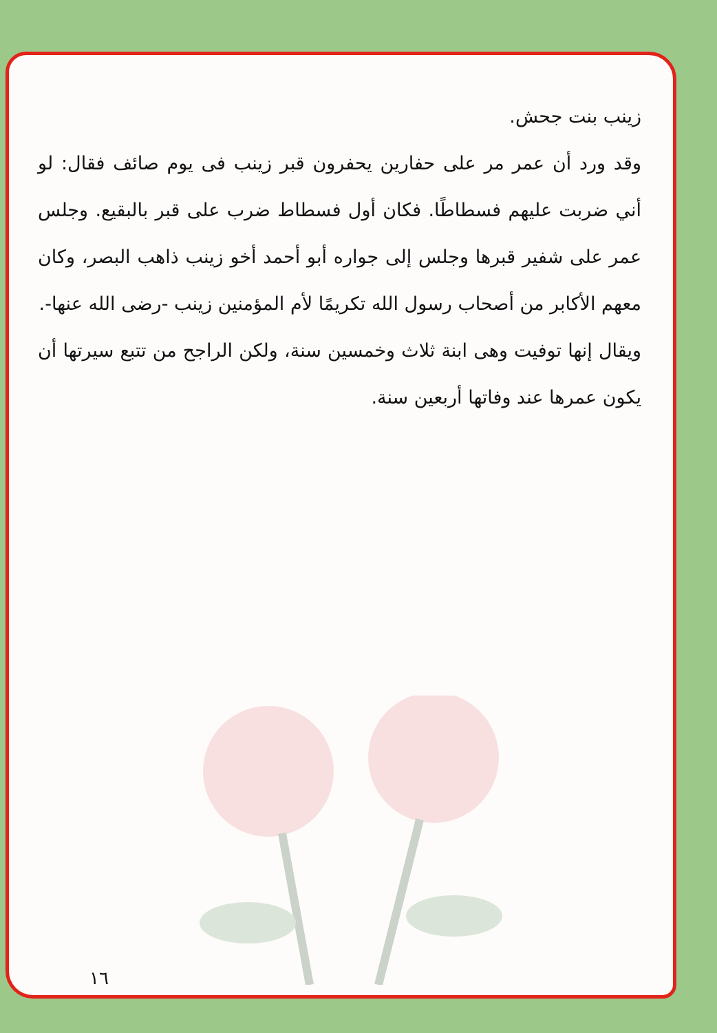زينب بنت جحش.
وقد ورد أن عمر مر على حفارين يحفرون قبر زينب فى يوم صائف فقال: لو أني ضربت عليهم فسطاطًا. فكان أول فسطاط ضرب على قبر بالبقيع. وجلس عمر على شفير قبرها وجلس إلى جواره أبو أحمد أخو زينب ذاهب البصر، وكان معهم الأكابر من أصحاب رسول الله تكريمًا لأم المؤمنين زينب -رضى الله عنها-.
ويقال إنها توفيت وهى ابنة ثلاث وخمسين سنة، ولكن الراجح من تتبع سيرتها أن يكون عمرها عند وفاتها أربعين سنة.
١٦